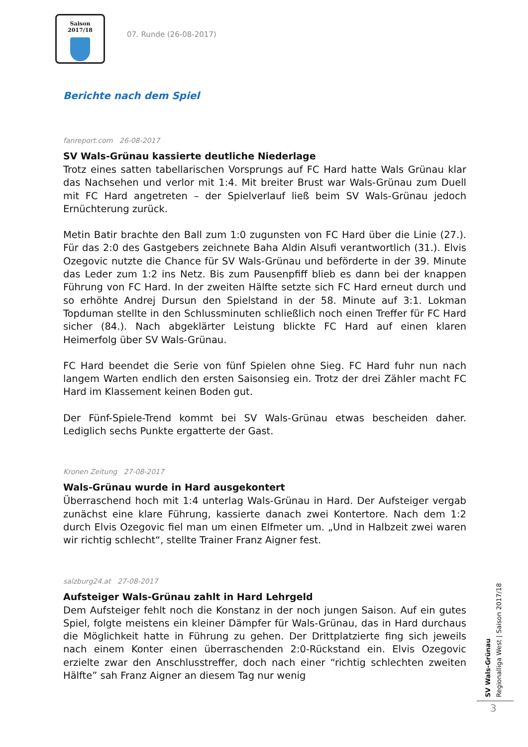Saison 2017/18
07. Runde (26-08-2017)
Berichte nach dem Spiel
fanreport.com 26-08-2017
SV Wals-Grünau kassierte deutliche Niederlage
Trotz eines satten tabellarischen Vorsprungs auf FC Hard hatte Wals Grünau klar das Nachsehen und verlor mit 1:4. Mit breiter Brust war Wals-Grünau zum Duell mit FC Hard angetreten – der Spielverlauf ließ beim SV Wals-Grünau jedoch Ernüchterung zurück.
Metin Batir brachte den Ball zum 1:0 zugunsten von FC Hard über die Linie (27.). Für das 2:0 des Gastgebers zeichnete Baha Aldin Alsufi verantwortlich (31.). Elvis Ozegovic nutzte die Chance für SV Wals-Grünau und beförderte in der 39. Minute das Leder zum 1:2 ins Netz. Bis zum Pausenpfiff blieb es dann bei der knappen Führung von FC Hard. In der zweiten Hälfte setzte sich FC Hard erneut durch und so erhöhte Andrej Dursun den Spielstand in der 58. Minute auf 3:1. Lokman Topduman stellte in den Schlussminuten schließlich noch einen Treffer für FC Hard sicher (84.). Nach abgeklärter Leistung blickte FC Hard auf einen klaren Heimerfolg über SV Wals-Grünau.
FC Hard beendet die Serie von fünf Spielen ohne Sieg. FC Hard fuhr nun nach langem Warten endlich den ersten Saisonsieg ein. Trotz der drei Zähler macht FC Hard im Klassement keinen Boden gut.
Der Fünf-Spiele-Trend kommt bei SV Wals-Grünau etwas bescheiden daher. Lediglich sechs Punkte ergatterte der Gast.
Kronen Zeitung 27-08-2017
Wals-Grünau wurde in Hard ausgekontert
Überraschend hoch mit 1:4 unterlag Wals-Grünau in Hard. Der Aufsteiger vergab zunächst eine klare Führung, kassierte danach zwei Kontertore. Nach dem 1:2 durch Elvis Ozegovic fiel man um einen Elfmeter um. „Und in Halbzeit zwei waren wir richtig schlecht“, stellte Trainer Franz Aigner fest.
salzburg24.at 27-08-2017
Aufsteiger Wals-Grünau zahlt in Hard Lehrgeld
Dem Aufsteiger fehlt noch die Konstanz in der noch jungen Saison. Auf ein gutes Spiel, folgte meistens ein kleiner Dämpfer für Wals-Grünau, das in Hard durchaus die Möglichkeit hatte in Führung zu gehen. Der Drittplatzierte fing sich jeweils nach einem Konter einen überraschenden 2:0-Rückstand ein. Elvis Ozegovic erzielte zwar den Anschlusstreffer, doch nach einer “richtig schlechten zweiten Hälfte” sah Franz Aigner an diesem Tag nur wenig
SV Wals-Grünau
Regionalliga West | Saison 2017/18
3